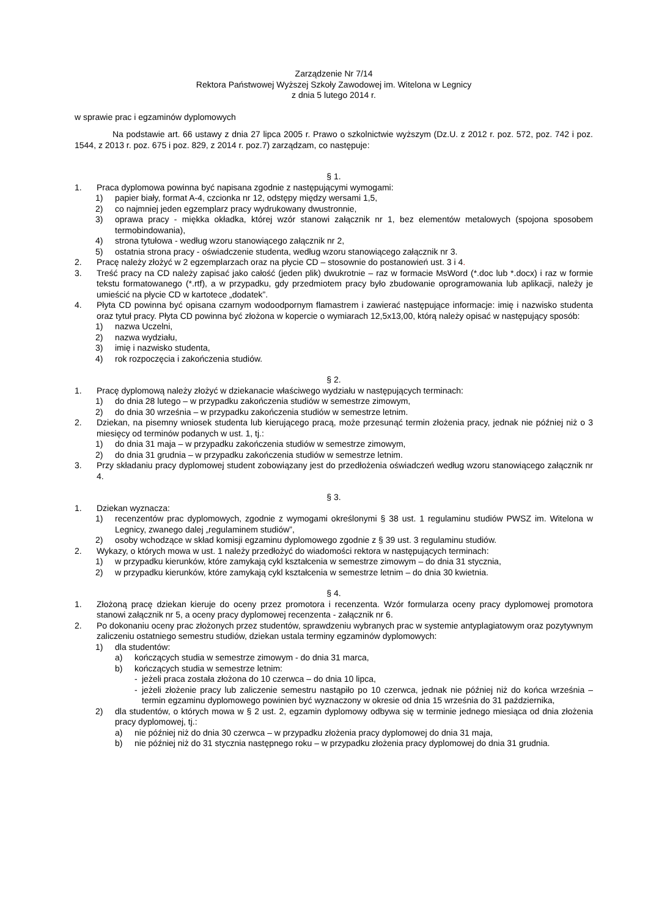Zarządzenie Nr 7/14
Rektora Państwowej Wyższej Szkoły Zawodowej im. Witelona w Legnicy
z dnia 5 lutego 2014 r.
w sprawie prac i egzaminów dyplomowych
Na podstawie art. 66 ustawy z dnia 27 lipca 2005 r. Prawo o szkolnictwie wyższym (Dz.U. z 2012 r. poz. 572, poz. 742 i poz. 1544, z 2013 r. poz. 675 i poz. 829, z 2014 r. poz.7) zarządzam, co następuje:
§ 1.
1. Praca dyplomowa powinna być napisana zgodnie z następującymi wymogami:
1) papier biały, format A-4, czcionka nr 12, odstępy między wersami 1,5,
2) co najmniej jeden egzemplarz pracy wydrukowany dwustronnie,
3) oprawa pracy - miękka okładka, której wzór stanowi załącznik nr 1, bez elementów metalowych (spojona sposobem termobindowania),
4) strona tytułowa - według wzoru stanowiącego załącznik nr 2,
5) ostatnia strona pracy - oświadczenie studenta, według wzoru stanowiącego załącznik nr 3.
2. Pracę należy złożyć w 2 egzemplarzach oraz na płycie CD – stosownie do postanowień ust. 3 i 4.
3. Treść pracy na CD należy zapisać jako całość (jeden plik) dwukrotnie – raz w formacie MsWord (*.doc lub *.docx) i raz w formie tekstu formatowanego (*.rtf), a w przypadku, gdy przedmiotem pracy było zbudowanie oprogramowania lub aplikacji, należy je umieścić na płycie CD w kartotece „dodatek”.
4. Płyta CD powinna być opisana czarnym wodoodpornym flamastrem i zawierać następujące informacje: imię i nazwisko studenta oraz tytuł pracy. Płyta CD powinna być złożona w kopercie o wymiarach 12,5x13,00, którą należy opisać w następujący sposób:
1) nazwa Uczelni,
2) nazwa wydziału,
3) imię i nazwisko studenta,
4) rok rozpoczęcia i zakończenia studiów.
§ 2.
1. Pracę dyplomową należy złożyć w dziekanacie właściwego wydziału w następujących terminach:
1) do dnia 28 lutego – w przypadku zakończenia studiów w semestrze zimowym,
2) do dnia 30 września – w przypadku zakończenia studiów w semestrze letnim.
2. Dziekan, na pisemny wniosek studenta lub kierującego pracą, może przesunąć termin złożenia pracy, jednak nie później niż o 3 miesięcy od terminów podanych w ust. 1, tj.:
1) do dnia 31 maja – w przypadku zakończenia studiów w semestrze zimowym,
2) do dnia 31 grudnia – w przypadku zakończenia studiów w semestrze letnim.
3. Przy składaniu pracy dyplomowej student zobowiązany jest do przedłożenia oświadczeń według wzoru stanowiącego załącznik nr 4.
§ 3.
1. Dziekan wyznacza:
1) recenzentów prac dyplomowych, zgodnie z wymogami określonymi § 38 ust. 1 regulaminu studiów PWSZ im. Witelona w Legnicy, zwanego dalej „regulaminem studiów”,
2) osoby wchodzące w skład komisji egzaminu dyplomowego zgodnie z § 39 ust. 3 regulaminu studiów.
2. Wykazy, o których mowa w ust. 1 należy przedłożyć do wiadomości rektora w następujących terminach:
1) w przypadku kierunków, które zamykają cykl kształcenia w semestrze zimowym – do dnia 31 stycznia,
2) w przypadku kierunków, które zamykają cykl kształcenia w semestrze letnim – do dnia 30 kwietnia.
§ 4.
1. Złożoną pracę dziekan kieruje do oceny przez promotora i recenzenta. Wzór formularza oceny pracy dyplomowej promotora stanowi załącznik nr 5, a oceny pracy dyplomowej recenzenta - załącznik nr 6.
2. Po dokonaniu oceny prac złożonych przez studentów, sprawdzeniu wybranych prac w systemie antyplagiatowym oraz pozytywnym zaliczeniu ostatniego semestru studiów, dziekan ustala terminy egzaminów dyplomowych:
1) dla studentów:
a) kończących studia w semestrze zimowym - do dnia 31 marca,
b) kończących studia w semestrze letnim:
- jeżeli praca została złożona do 10 czerwca – do dnia 10 lipca,
- jeżeli złożenie pracy lub zaliczenie semestru nastąpiło po 10 czerwca, jednak nie później niż do końca września – termin egzaminu dyplomowego powinien być wyznaczony w okresie od dnia 15 września do 31 października,
2) dla studentów, o których mowa w § 2 ust. 2, egzamin dyplomowy odbywa się w terminie jednego miesiąca od dnia złożenia pracy dyplomowej, tj.:
a) nie później niż do dnia 30 czerwca – w przypadku złożenia pracy dyplomowej do dnia 31 maja,
b) nie później niż do 31 stycznia następnego roku – w przypadku złożenia pracy dyplomowej do dnia 31 grudnia.